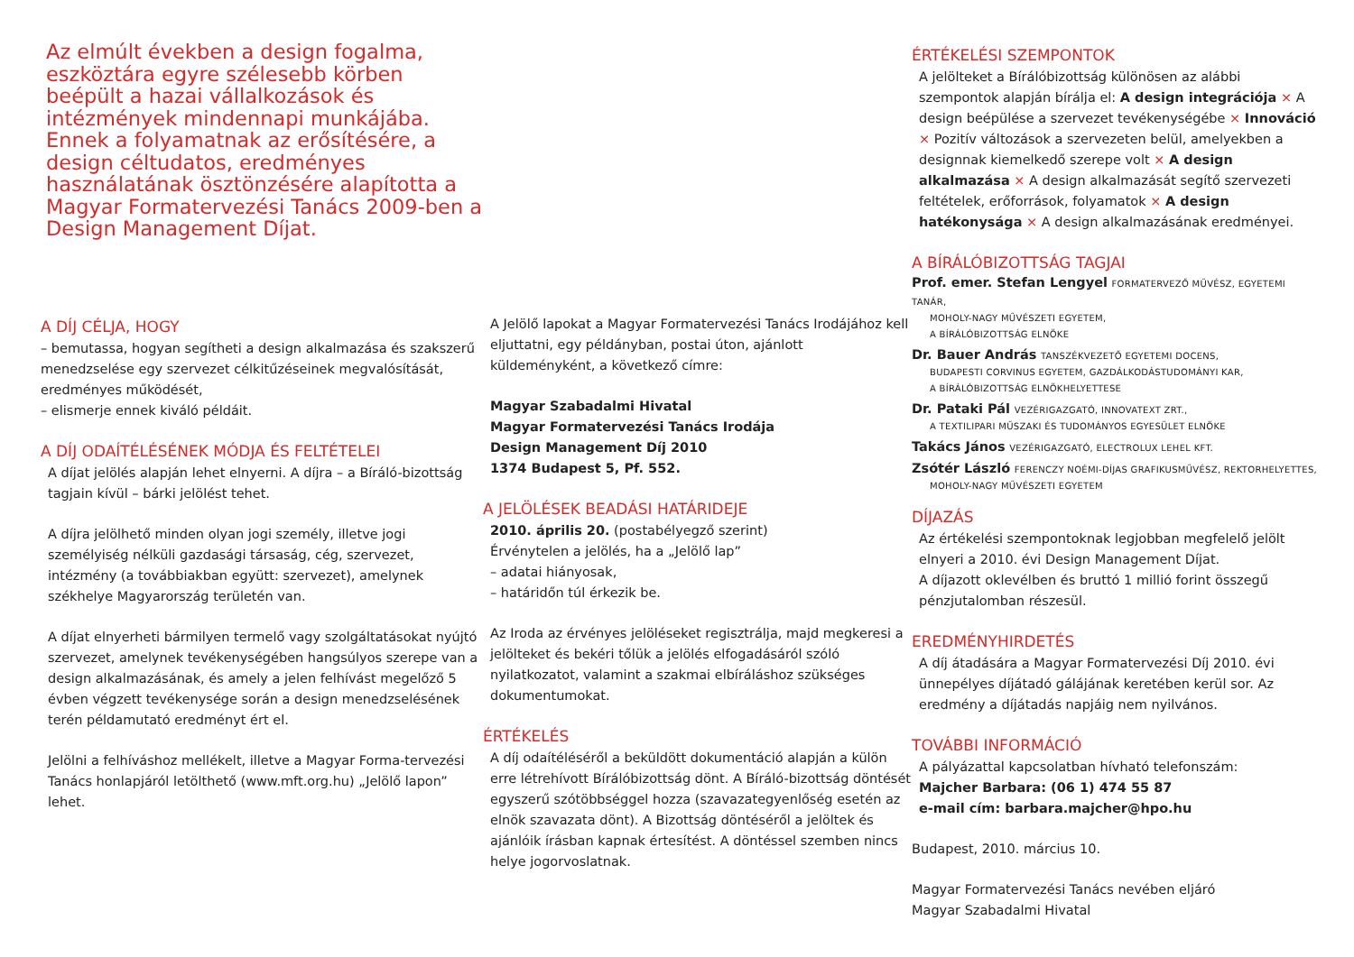Az elmúlt években a design fogalma, eszköztára egyre szélesebb körben beépült a hazai vállalkozások és intézmények mindennapi munkájába. Ennek a folyamatnak az erősítésére, a design céltudatos, eredményes használatának ösztönzésére alapította a Magyar Formatervezési Tanács 2009-ben a Design Management Díjat.
A DÍJ CÉLJA, HOGY
– bemutassa, hogyan segítheti a design alkalmazása és szakszerű menedzselése egy szervezet célkitűzéseinek megvalósítását, eredményes működését,
– elismerje ennek kiváló példáit.
A DÍJ ODAÍTÉLÉSÉNEK MÓDJA ÉS FELTÉTELEI
A díjat jelölés alapján lehet elnyerni. A díjra – a Bíráló-bizottság tagjain kívül – bárki jelölést tehet.
A díjra jelölhető minden olyan jogi személy, illetve jogi személyiség nélküli gazdasági társaság, cég, szervezet, intézmény (a továbbiakban együtt: szervezet), amelynek székhelye Magyarország területén van.
A díjat elnyerheti bármilyen termelő vagy szolgáltatásokat nyújtó szervezet, amelynek tevékenységében hangsúlyos szerepe van a design alkalmazásának, és amely a jelen felhívást megelőző 5 évben végzett tevékenysége során a design menedzselésének terén példamutató eredményt ért el.
Jelölni a felhíváshoz mellékelt, illetve a Magyar Forma-tervezési Tanács honlapjáról letölthető (www.mft.org.hu) „Jelölő lapon” lehet.
A Jelölő lapokat a Magyar Formatervezési Tanács Irodájához kell eljuttatni, egy példányban, postai úton, ajánlott küldeményként, a következő címre:
Magyar Szabadalmi Hivatal
Magyar Formatervezési Tanács Irodája
Design Management Díj 2010
1374 Budapest 5, Pf. 552.
A JELÖLÉSEK BEADÁSI HATÁRIDEJE
2010. április 20. (postabélyegző szerint)
Érvénytelen a jelölés, ha a „Jelölő lap”
– adatai hiányosak,
– határidőn túl érkezik be.
Az Iroda az érvényes jelöléseket regisztrálja, majd megkeresi a jelölteket és bekéri tőlük a jelölés elfogadásáról szóló nyilatkozatot, valamint a szakmai elbíráláshoz szükséges dokumentumokat.
ÉRTÉKELÉS
A díj odaítéléséről a beküldött dokumentáció alapján a külön erre létrehívott Bírálóbizottság dönt. A Bíráló-bizottság döntését egyszerű szótöbbséggel hozza (szavazategyenlőség esetén az elnök szavazata dönt). A Bizottság döntéséről a jelöltek és ajánlóik írásban kapnak értesítést. A döntéssel szemben nincs helye jogorvoslatnak.
ÉRTÉKELÉSI SZEMPONTOK
A jelölteket a Bírálóbizottság különösen az alábbi szempontok alapján bírálja el: A design integrációja × A design beépülése a szervezet tevékenységébe × Innováció × Pozitív változások a szervezeten belül, amelyekben a designnak kiemelkedő szerepe volt × A design alkalmazása × A design alkalmazását segítő szervezeti feltételek, erőforrások, folyamatok × A design hatékonysága × A design alkalmazásának eredményei.
A BÍRÁLÓBIZOTTSÁG TAGJAI
Prof. emer. Stefan Lengyel FORMATERVEZŐ MŰVÉSZ, EGYETEMI TANÁR,
MOHOLY-NAGY MŰVÉSZETI EGYETEM,
A BÍRÁLÓBIZOTTSÁG ELNÖKE
Dr. Bauer András TANSZÉKVEZETŐ EGYETEMI DOCENS,
BUDAPESTI CORVINUS EGYETEM, GAZDÁLKODÁSTUDOMÁNYI KAR,
A BÍRÁLÓBIZOTTSÁG ELNÖKHELYETTESE
Dr. Pataki Pál VEZÉRIGAZGATÓ, INNOVATEXT ZRT.,
A TEXTILIPARI MŰSZAKI ÉS TUDOMÁNYOS EGYESÜLET ELNÖKE
Takács János VEZÉRIGAZGATÓ, ELECTROLUX LEHEL KFT.
Zsótér László FERENCZY NOÉMI-DÍJAS GRAFIKUSMŰVÉSZ, REKTORHELYETTES,
MOHOLY-NAGY MŰVÉSZETI EGYETEM
DÍJAZÁS
Az értékelési szempontoknak legjobban megfelelő jelölt elnyeri a 2010. évi Design Management Díjat.
A díjazott oklevélben és bruttó 1 millió forint összegű pénzjutalomban részesül.
EREDMÉNYHIRDETÉS
A díj átadására a Magyar Formatervezési Díj 2010. évi ünnepélyes díjátadó gálájának keretében kerül sor. Az eredmény a díjátadás napjáig nem nyilvános.
TOVÁBBI INFORMÁCIÓ
A pályázattal kapcsolatban hívható telefonszám:
Majcher Barbara: (06 1) 474 55 87
e-mail cím: barbara.majcher@hpo.hu
Budapest, 2010. március 10.
Magyar Formatervezési Tanács nevében eljáró
Magyar Szabadalmi Hivatal